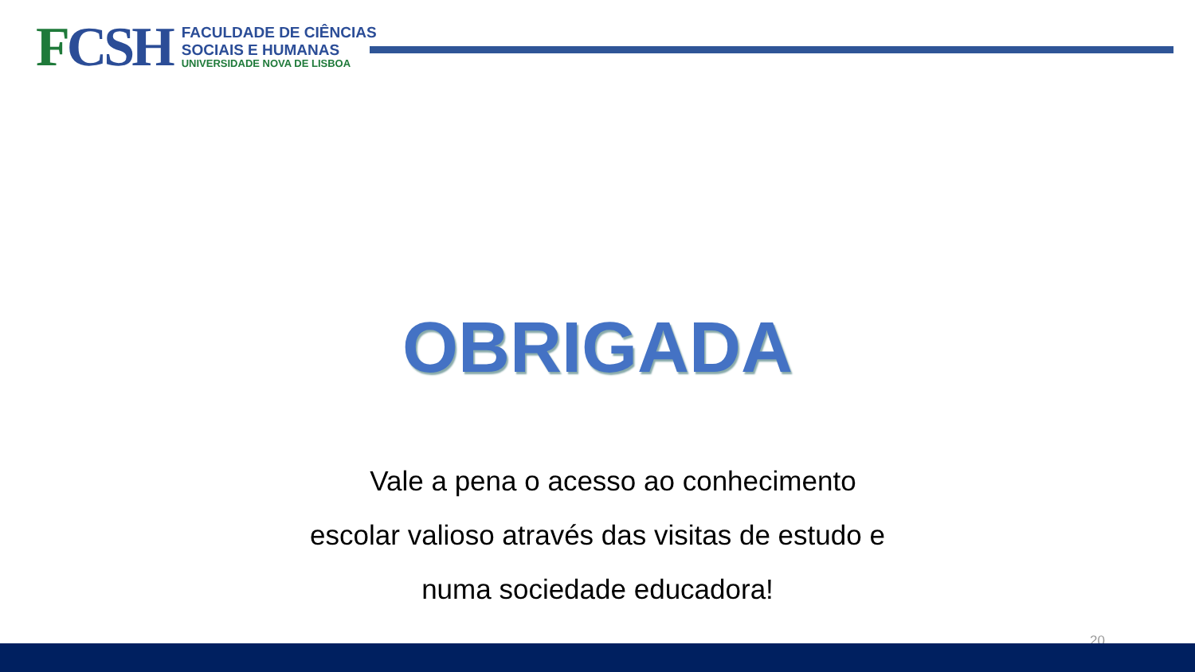FCSH
FACULDADE DE CIÊNCIAS
SOCIAIS E HUMANAS
UNIVERSIDADE NOVA DE LISBOA
OBRIGADA
Vale a pena o acesso ao conhecimento escolar valioso através das visitas de estudo e numa sociedade educadora!
20